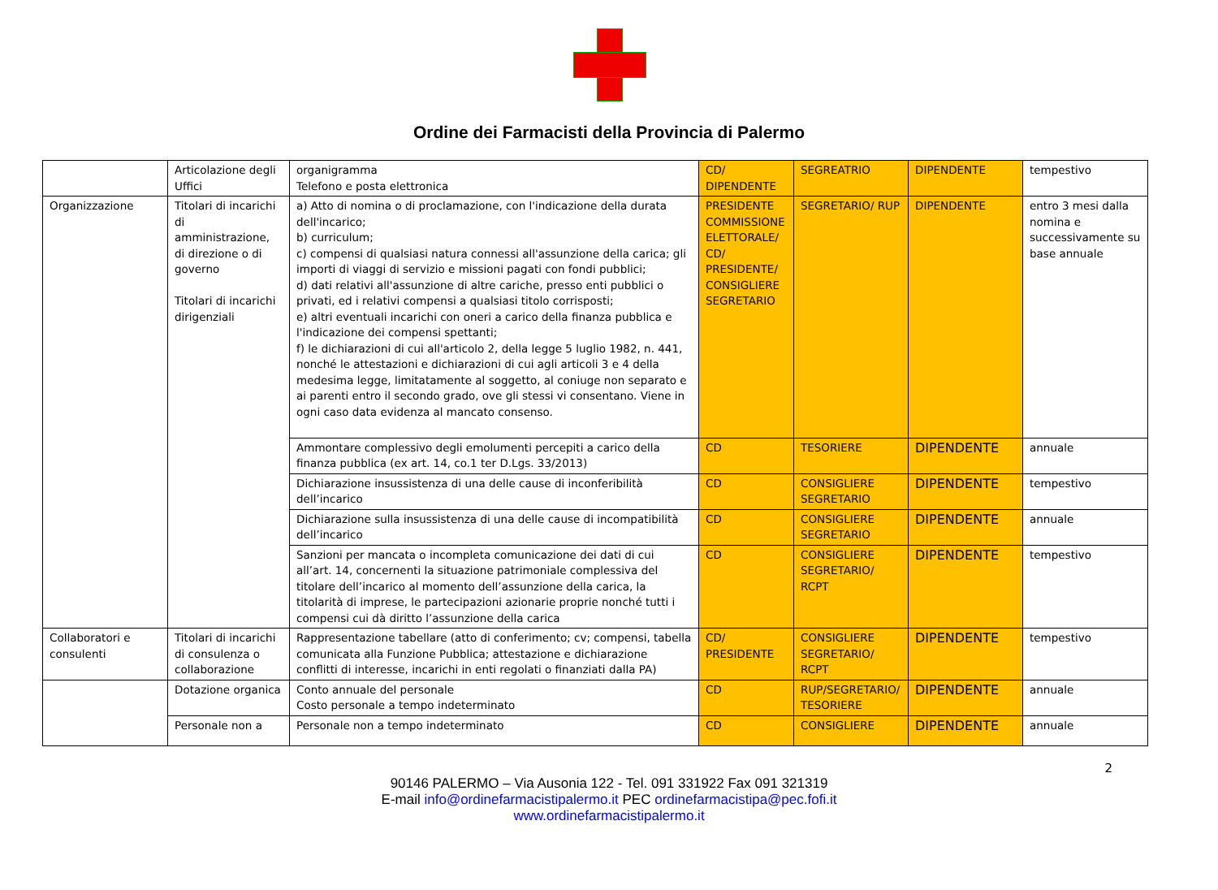Ordine dei Farmacisti della Provincia di Palermo
| | Articolazione degli Uffici | organigramma Telefono e posta elettronica | CD/ DIPENDENTE | SEGREATRIO | DIPENDENTE | tempestivo |
| Organizzazione | Titolari di incarichi di amministrazione, di direzione o di governo Titolari di incarichi dirigenziali | a) Atto di nomina o di proclamazione, con l'indicazione della durata dell'incarico; b) curriculum; c) compensi di qualsiasi natura connessi all'assunzione della carica; gli importi di viaggi di servizio e missioni pagati con fondi pubblici; d) dati relativi all'assunzione di altre cariche, presso enti pubblici o privati, ed i relativi compensi a qualsiasi titolo corrisposti; e) altri eventuali incarichi con oneri a carico della finanza pubblica e l'indicazione dei compensi spettanti; f) le dichiarazioni di cui all'articolo 2, della legge 5 luglio 1982, n. 441, nonché le attestazioni e dichiarazioni di cui agli articoli 3 e 4 della medesima legge, limitatamente al soggetto, al coniuge non separato e ai parenti entro il secondo grado, ove gli stessi vi consentano. Viene in ogni caso data evidenza al mancato consenso. | PRESIDENTE COMMISSIONE ELETTORALE/ CD/ PRESIDENTE/ CONSIGLIERE SEGRETARIO | SEGRETARIO/ RUP | DIPENDENTE | entro 3 mesi dalla nomina e successivamente su base annuale |
| | | Ammontare complessivo degli emolumenti percepiti a carico della finanza pubblica (ex art. 14, co.1 ter D.Lgs. 33/2013) | CD | TESORIERE | DIPENDENTE | annuale |
| | | Dichiarazione insussistenza di una delle cause di inconferibilità dell’incarico | CD | CONSIGLIERE SEGRETARIO | DIPENDENTE | tempestivo |
| | | Dichiarazione sulla insussistenza di una delle cause di incompatibilità dell’incarico | CD | CONSIGLIERE SEGRETARIO | DIPENDENTE | annuale |
| | | Sanzioni per mancata o incompleta comunicazione dei dati di cui all’art. 14, concernenti la situazione patrimoniale complessiva del titolare dell’incarico al momento dell’assunzione della carica, la titolarità di imprese, le partecipazioni azionarie proprie nonché tutti i compensi cui dà diritto l’assunzione della carica | CD | CONSIGLIERE SEGRETARIO/ RCPT | DIPENDENTE | tempestivo |
| Collaboratori e consulenti | Titolari di incarichi di consulenza o collaborazione | Rappresentazione tabellare (atto di conferimento; cv; compensi, tabella comunicata alla Funzione Pubblica; attestazione e dichiarazione conflitti di interesse, incarichi in enti regolati o finanziati dalla PA) | CD/ PRESIDENTE | CONSIGLIERE SEGRETARIO/ RCPT | DIPENDENTE | tempestivo |
| | Dotazione organica | Conto annuale del personale Costo personale a tempo indeterminato | CD | RUP/SEGRETARIO/ TESORIERE | DIPENDENTE | annuale |
| | Personale non a | Personale non a tempo indeterminato | CD | CONSIGLIERE | DIPENDENTE | annuale |
2
90146 PALERMO – Via Ausonia 122 - Tel. 091 331922 Fax 091 321319
E-mail info@ordinefarmacistipalermo.it PEC ordinefarmacistipa@pec.fofi.it
www.ordinefarmacistipalermo.it